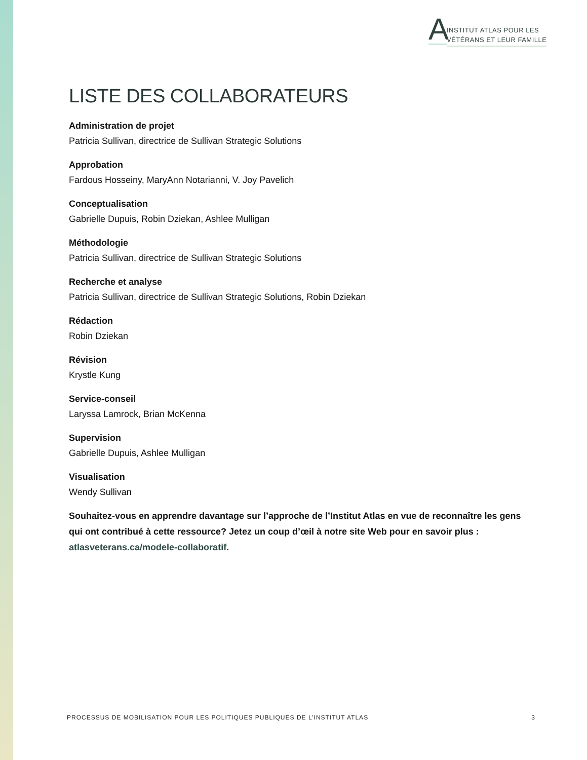A
INSTITUT ATLAS POUR LES
VÉTÉRANS ET LEUR FAMILLE
LISTE DES COLLABORATEURS
Administration de projet
Patricia Sullivan, directrice de Sullivan Strategic Solutions
Approbation
Fardous Hosseiny, MaryAnn Notarianni, V. Joy Pavelich
Conceptualisation
Gabrielle Dupuis, Robin Dziekan, Ashlee Mulligan
Méthodologie
Patricia Sullivan, directrice de Sullivan Strategic Solutions
Recherche et analyse
Patricia Sullivan, directrice de Sullivan Strategic Solutions, Robin Dziekan
Rédaction
Robin Dziekan
Révision
Krystle Kung
Service-conseil
Laryssa Lamrock, Brian McKenna
Supervision
Gabrielle Dupuis, Ashlee Mulligan
Visualisation
Wendy Sullivan
Souhaitez-vous en apprendre davantage sur l’approche de l’Institut Atlas en vue de reconnaître les gens qui ont contribué à cette ressource? Jetez un coup d’œil à notre site Web pour en savoir plus : atlasveterans.ca/modele-collaboratif.
PROCESSUS DE MOBILISATION POUR LES POLITIQUES PUBLIQUES DE L’INSTITUT ATLAS 3